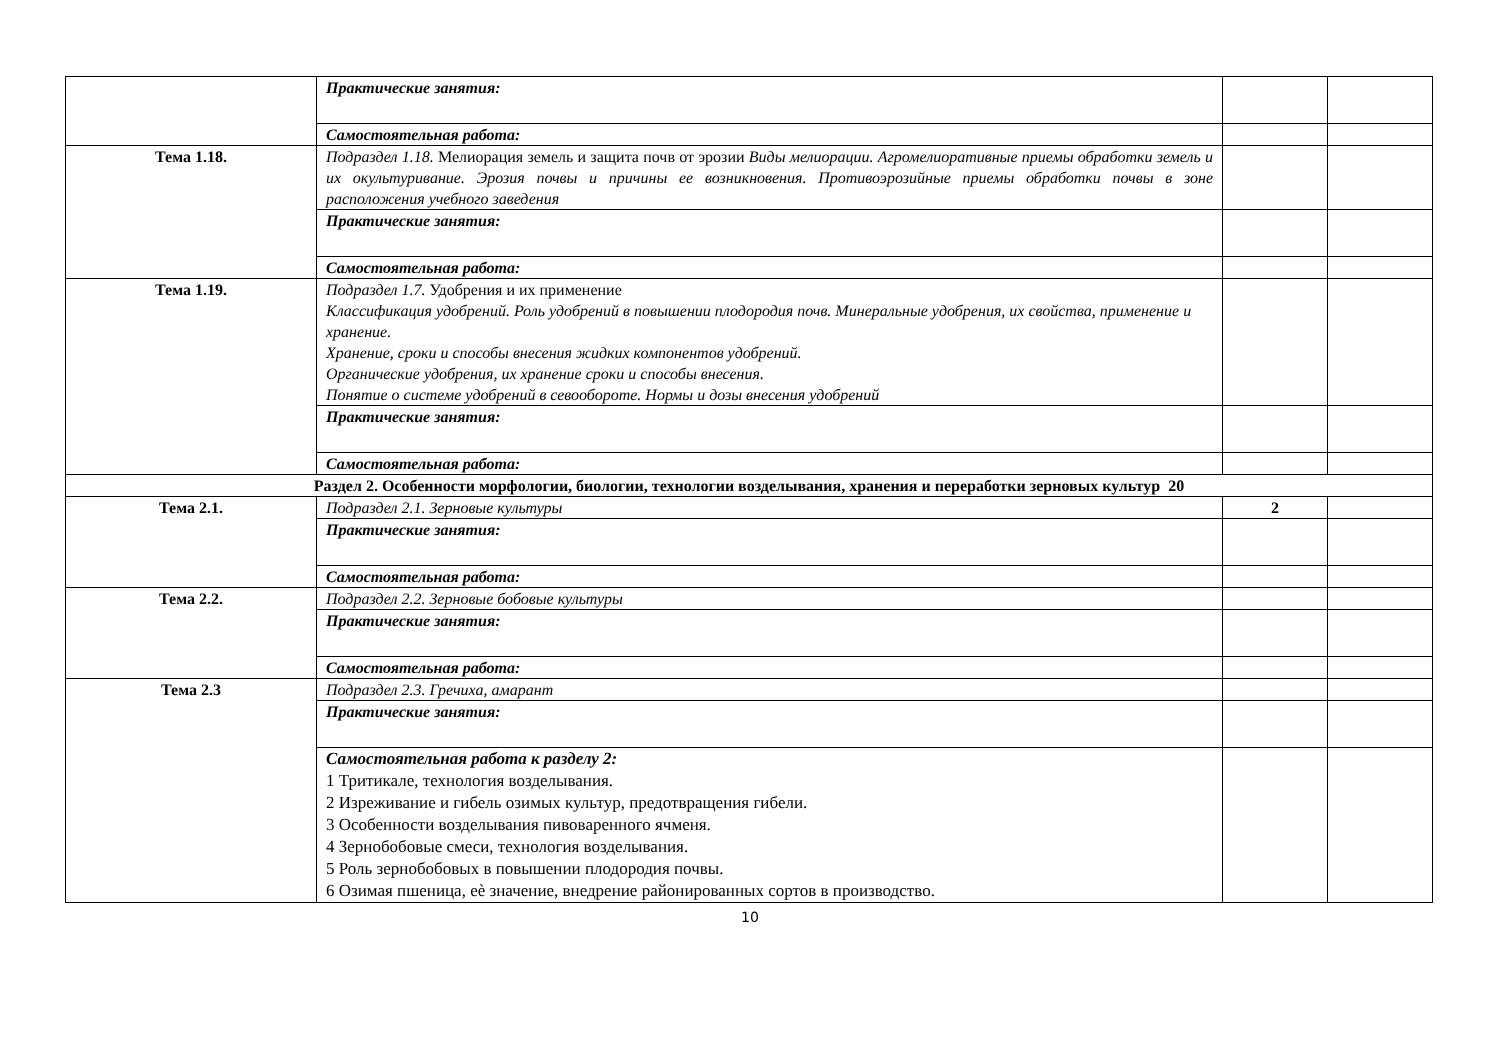| | Практические занятия: | | |
| | Самостоятельная работа: | | |
| Тема 1.18. | Подраздел 1.18. Мелиорация земель и защита почв от эрозии Виды мелиорации. Агромелиоративные приемы обработки земель и их окультуривание. Эрозия почвы и причины ее возникновения. Противоэрозийные приемы обработки почвы в зоне расположения учебного заведения | | |
| | Практические занятия: | | |
| | Самостоятельная работа: | | |
| Тема 1.19. | Подраздел 1.7. Удобрения и их применение Классификация удобрений. Роль удобрений в повышении плодородия почв. Минеральные удобрения, их свойства, применение и хранение. Хранение, сроки и способы внесения жидких компонентов удобрений. Органические удобрения, их хранение сроки и способы внесения. Понятие о системе удобрений в севообороте. Нормы и дозы внесения удобрений | | |
| | Практические занятия: | | |
| | Самостоятельная работа: | | |
| Раздел 2. Особенности морфологии, биологии, технологии возделывания, хранения и переработки зерновых культур 20 | | | |
| Тема 2.1. | Подраздел 2.1. Зерновые культуры | 2 | |
| | Практические занятия: | | |
| | Самостоятельная работа: | | |
| Тема 2.2. | Подраздел 2.2. Зерновые бобовые культуры | | |
| | Практические занятия: | | |
| | Самостоятельная работа: | | |
| Тема 2.3 | Подраздел 2.3. Гречиха, амарант | | |
| | Практические занятия: | | |
| | Самостоятельная работа к разделу 2: 1 Тритикале, технология возделывания. 2 Изреживание и гибель озимых культур, предотвращения гибели. 3 Особенности возделывания пивоваренного ячменя. 4 Зернобобовые смеси, технология возделывания. 5 Роль зернобобовых в повышении плодородия почвы. 6 Озимая пшеница, еѐ значение, внедрение районированных сортов в производство. | | |
10